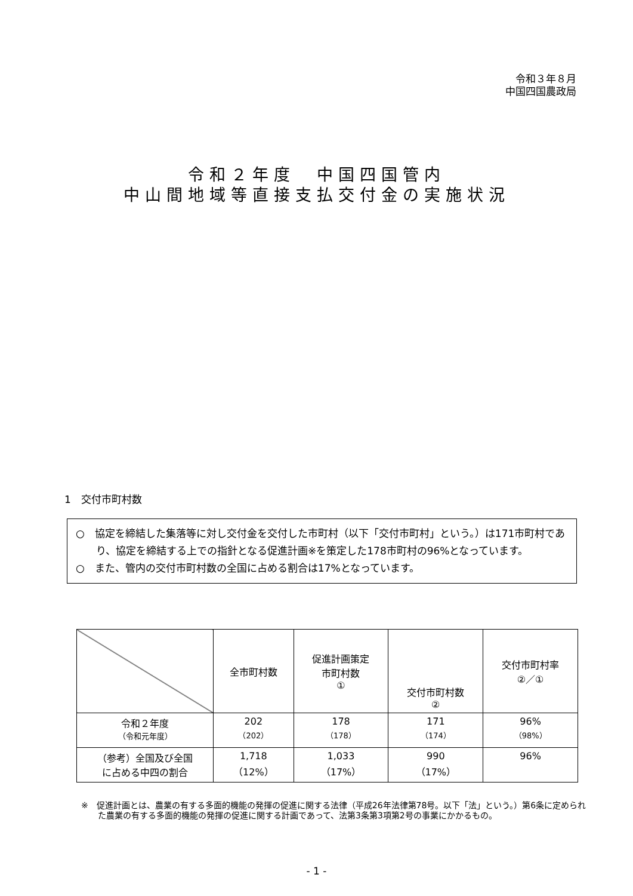令和３年８月
中国四国農政局
令和２年度　中国四国管内
中山間地域等直接支払交付金の実施状況
1　交付市町村数
○　協定を締結した集落等に対し交付金を交付した市町村（以下「交付市町村」という。）は171市町村であり、協定を締結する上での指針となる促進計画※を策定した178市町村の96%となっています。
○　また、管内の交付市町村数の全国に占める割合は17%となっています。
| | 全市町村数 | 促進計画策定 市町村数 ① | 交付市町村数 ② | 交付市町村率 ②／① |
| --- | --- | --- | --- | --- |
| 令和２年度 （令和元年度） | 202 （202） | 178 （178） | 171 （174） | 96% （98%） |
| （参考）全国及び全国 に占める中四の割合 | 1,718 （12%） | 1,033 （17%） | 990 （17%） | 96% |
※　促進計画とは、農業の有する多面的機能の発揮の促進に関する法律（平成26年法律第78号。以下「法」という。）第6条に定められた農業の有する多面的機能の発揮の促進に関する計画であって、法第3条第3項第2号の事業にかかるもの。
- 1 -